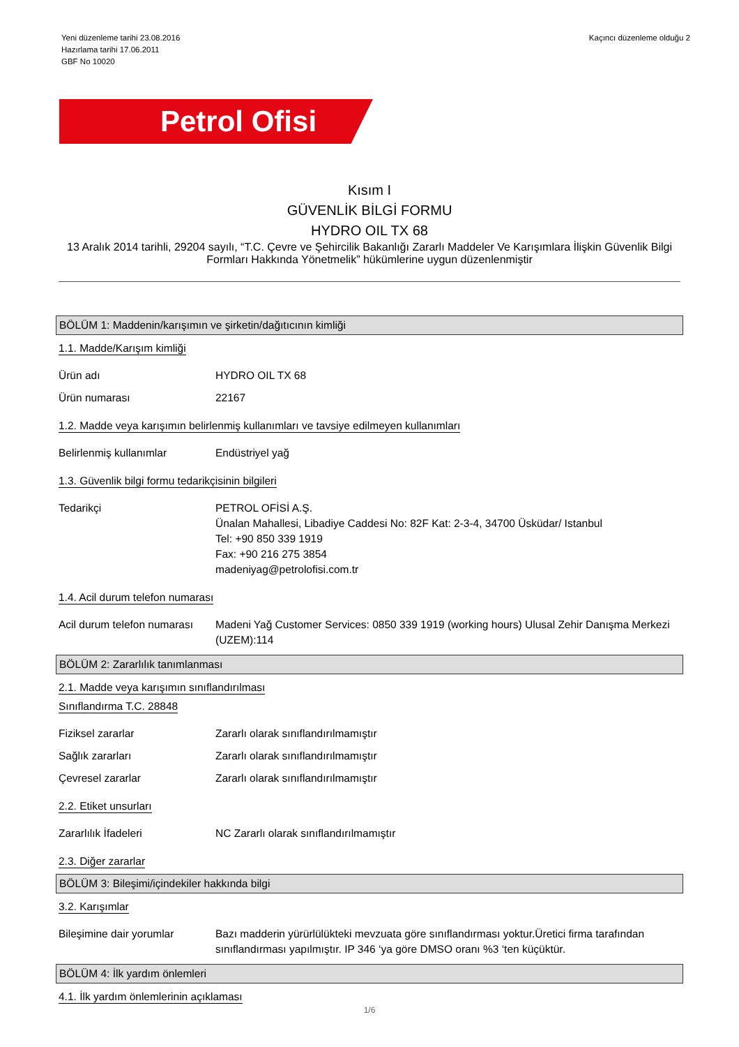Yeni düzenleme tarihi 23.08.2016
Hazırlama tarihi 17.06.2011
GBF No 10020
Kaçıncı düzenleme olduğu 2
Petrol Ofisi
Kısım I
GÜVENLİK BİLGİ FORMU
HYDRO OIL TX 68
13 Aralık 2014 tarihli, 29204 sayılı, “T.C. Çevre ve Şehircilik Bakanlığı Zararlı Maddeler Ve Karışımlara İlişkin Güvenlik Bilgi Formları Hakkında Yönetmelik” hükümlerine uygun düzenlenmiştir
BÖLÜM 1: Maddenin/karışımın ve şirketin/dağıtıcının kimliği
1.1. Madde/Karışım kimliği
Ürün adı HYDRO OIL TX 68
Ürün numarası 22167
1.2. Madde veya karışımın belirlenmiş kullanımları ve tavsiye edilmeyen kullanımları
Belirlenmiş kullanımlar Endüstriyel yağ
1.3. Güvenlik bilgi formu tedarikçisinin bilgileri
Tedarikçi PETROL OFİSİ A.Ş.
Ünalan Mahallesi, Libadiye Caddesi No: 82F Kat: 2-3-4, 34700 Üsküdar/ Istanbul
Tel: +90 850 339 1919
Fax: +90 216 275 3854
madeniyag@petrolofisi.com.tr
1.4. Acil durum telefon numarası
Acil durum telefon numarası
Madeni Yağ Customer Services: 0850 339 1919 (working hours) Ulusal Zehir Danışma Merkezi (UZEM):114
BÖLÜM 2: Zararlılık tanımlanması
2.1. Madde veya karışımın sınıflandırılması
Sınıflandırma T.C. 28848
Fiziksel zararlar Zararlı olarak sınıflandırılmamıştır
Sağlık zararları Zararlı olarak sınıflandırılmamıştır
Çevresel zararlar Zararlı olarak sınıflandırılmamıştır
2.2. Etiket unsurları
Zararlılık İfadeleri NC Zararlı olarak sınıflandırılmamıştır
2.3. Diğer zararlar
BÖLÜM 3: Bileşimi/içindekiler hakkında bilgi
3.2. Karışımlar
Bileşimine dair yorumlar Bazı madderin yürürlülükteki mevzuata göre sınıflandırması yoktur.Üretici firma tarafından sınıflandırması yapılmıştır. IP 346 ‘ya göre DMSO oranı %3 ‘ten küçüktür.
BÖLÜM 4: İlk yardım önlemleri
4.1. İlk yardım önlemlerinin açıklaması
1/6